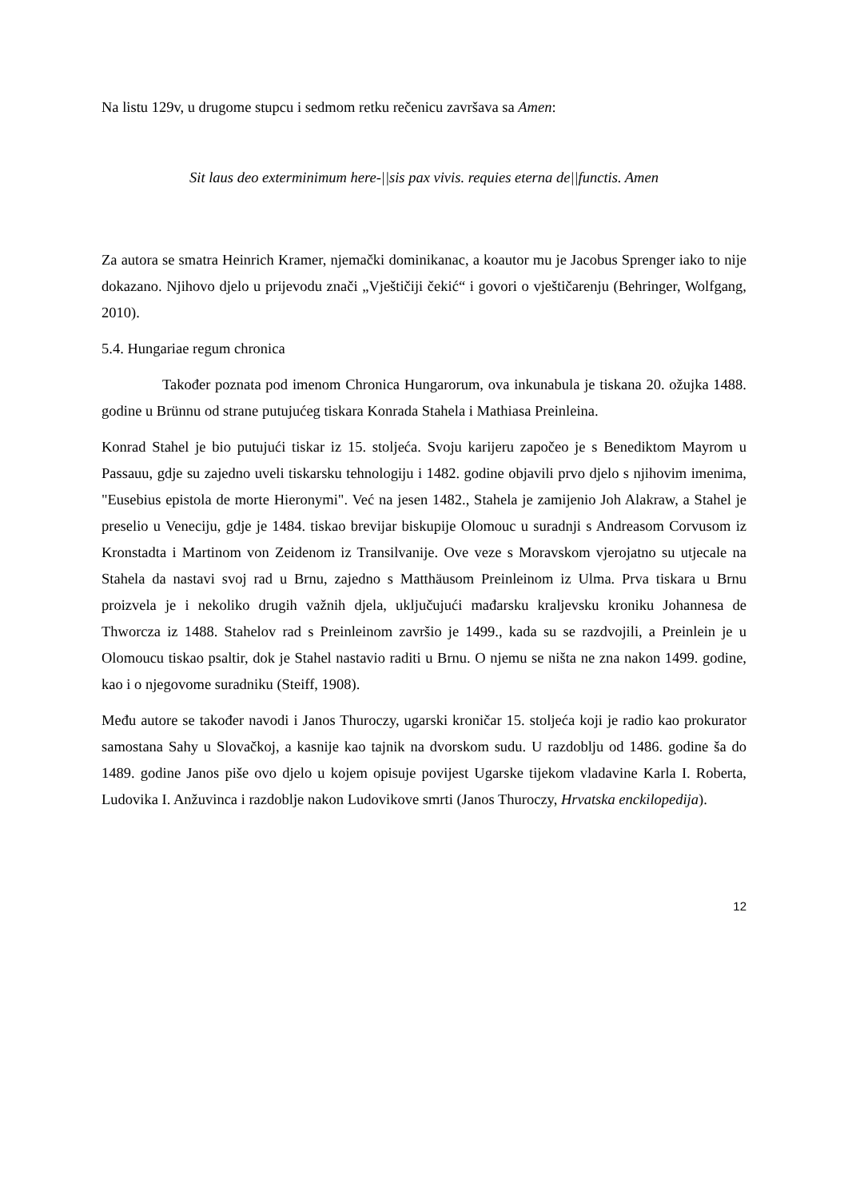Na listu 129v, u drugome stupcu i sedmom retku rečenicu završava sa Amen:
Sit laus deo exterminimum here-||sis pax vivis. requies eterna de||functis. Amen
Za autora se smatra Heinrich Kramer, njemački dominikanac, a koautor mu je Jacobus Sprenger iako to nije dokazano. Njihovo djelo u prijevodu znači „Vještičiji čekić“ i govori o vještičarenju (Behringer, Wolfgang, 2010).
5.4. Hungariae regum chronica
Također poznata pod imenom Chronica Hungarorum, ova inkunabula je tiskana 20. ožujka 1488. godine u Brünnu od strane putujućeg tiskara Konrada Stahela i Mathiasa Preinleina.
Konrad Stahel je bio putujući tiskar iz 15. stoljeća. Svoju karijeru započeo je s Benediktom Mayrom u Passauu, gdje su zajedno uveli tiskarsku tehnologiju i 1482. godine objavili prvo djelo s njihovim imenima, "Eusebius epistola de morte Hieronymi". Već na jesen 1482., Stahela je zamijenio Joh Alakraw, a Stahel je preselio u Veneciju, gdje je 1484. tiskao brevijar biskupije Olomouc u suradnji s Andreasom Corvusom iz Kronstadta i Martinom von Zeidenom iz Transilvanije. Ove veze s Moravskom vjerojatno su utjecale na Stahela da nastavi svoj rad u Brnu, zajedno s Matthäusom Preinleinom iz Ulma. Prva tiskara u Brnu proizvela je i nekoliko drugih važnih djela, uključujući mađarsku kraljevsku kroniku Johannesa de Thworcza iz 1488. Stahelov rad s Preinleinom završio je 1499., kada su se razdvojili, a Preinlein je u Olomoucu tiskao psaltir, dok je Stahel nastavio raditi u Brnu. O njemu se ništa ne zna nakon 1499. godine, kao i o njegovome suradniku (Steiff, 1908).
Među autore se također navodi i Janos Thuroczy, ugarski kroničar 15. stoljeća koji je radio kao prokurator samostana Sahy u Slovačkoj, a kasnije kao tajnik na dvorskom sudu. U razdoblju od 1486. godine ša do 1489. godine Janos piše ovo djelo u kojem opisuje povijest Ugarske tijekom vladavine Karla I. Roberta, Ludovika I. Anžuvinca i razdoblje nakon Ludovikove smrti (Janos Thuroczy, Hrvatska enckilopedija).
12